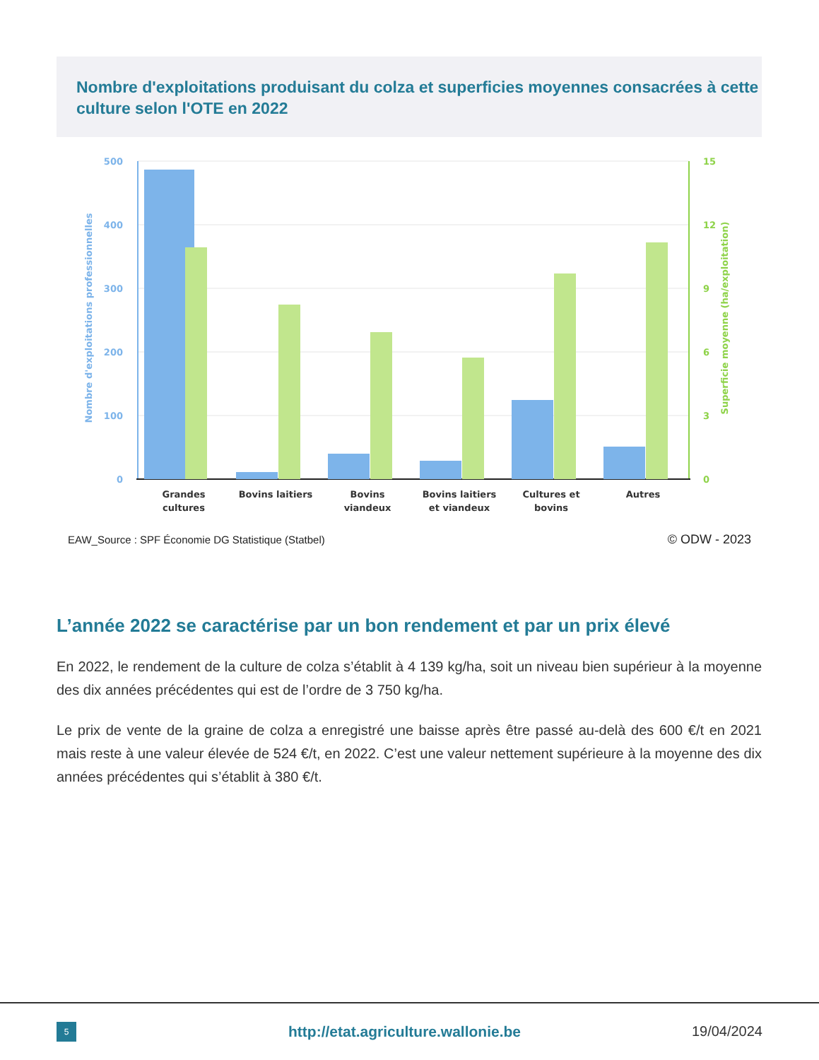Nombre d'exploitations produisant du colza et superficies moyennes consacrées à cette culture selon l'OTE en 2022
500
400
300
200
100
0
15
12
9
6
3
0
Nombre d'exploitations professionnelles
Superficie moyenne (ha/exploitation)
Grandes
cultures
Bovins laitiers
Bovins
viandeux
Bovins laitiers
et viandeux
Cultures et
bovins
Autres
EAW_Source : SPF Économie DG Statistique (Statbel)
© ODW - 2023
L’année 2022 se caractérise par un bon rendement et par un prix élevé
En 2022, le rendement de la culture de colza s’établit à 4 139 kg/ha, soit un niveau bien supérieur à la moyenne des dix années précédentes qui est de l’ordre de 3 750 kg/ha.
Le prix de vente de la graine de colza a enregistré une baisse après être passé au-delà des 600 €/t en 2021 mais reste à une valeur élevée de 524 €/t, en 2022. C’est une valeur nettement supérieure à la moyenne des dix années précédentes qui s’établit à 380 €/t.
5
http://etat.agriculture.wallonie.be
19/04/2024